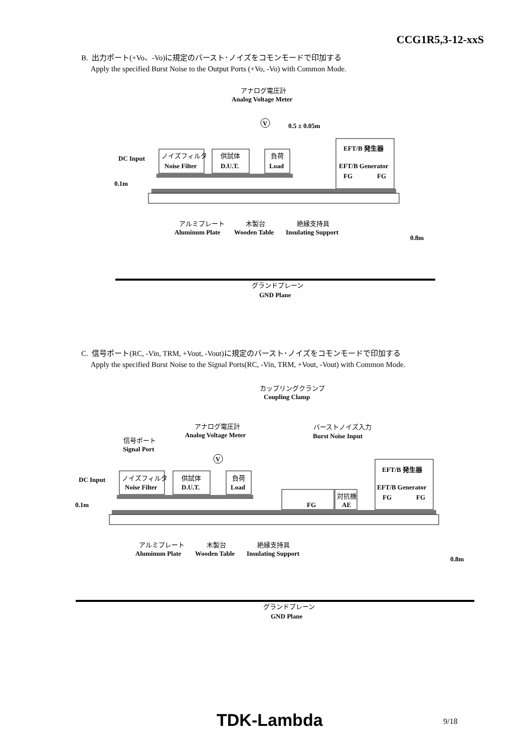CCG1R5,3-12-xxS
B. 出力ポート(+Vo、-Vo)に規定のバースト･ノイズをコモンモードで印加する
Apply the specified Burst Noise to the Output Ports (+Vo, -Vo) with Common Mode.
アナログ電圧計
Analog Voltage Meter
V
0.5 ± 0.05m
EFT/B 発生器
EFT/B Generator
FG
FG
DC Input
ノイズフィルタ
Noise Filter
供試体
D.U.T.
負荷
Load
0.1m
アルミプレート
Aluminum Plate
木製台
Wooden Table
絶縁支持具
Insulating Support
0.8m
グランドプレーン
GND Plane
C. 信号ポート(RC, -Vin, TRM, +Vout, -Vout)に規定のバースト･ノイズをコモンモードで印加する
Apply the specified Burst Noise to the Signal Ports(RC, -Vin, TRM, +Vout, -Vout) with Common Mode.
カップリングクランプ
Coupling Clamp
アナログ電圧計
Analog Voltage Meter
バーストノイズ入力
Burst Noise Input
信号ポート
Signal Port
V
EFT/B 発生器
EFT/B Generator
FG
FG
DC Input
ノイズフィルタ
Noise Filter
供試体
D.U.T.
負荷
Load
FG
対抗機
AE
0.1m
アルミプレート
Aluminum Plate
木製台
Wooden Table
絶縁支持具
Insulating Support
0.8m
グランドプレーン
GND Plane
TDK-Lambda 9/18